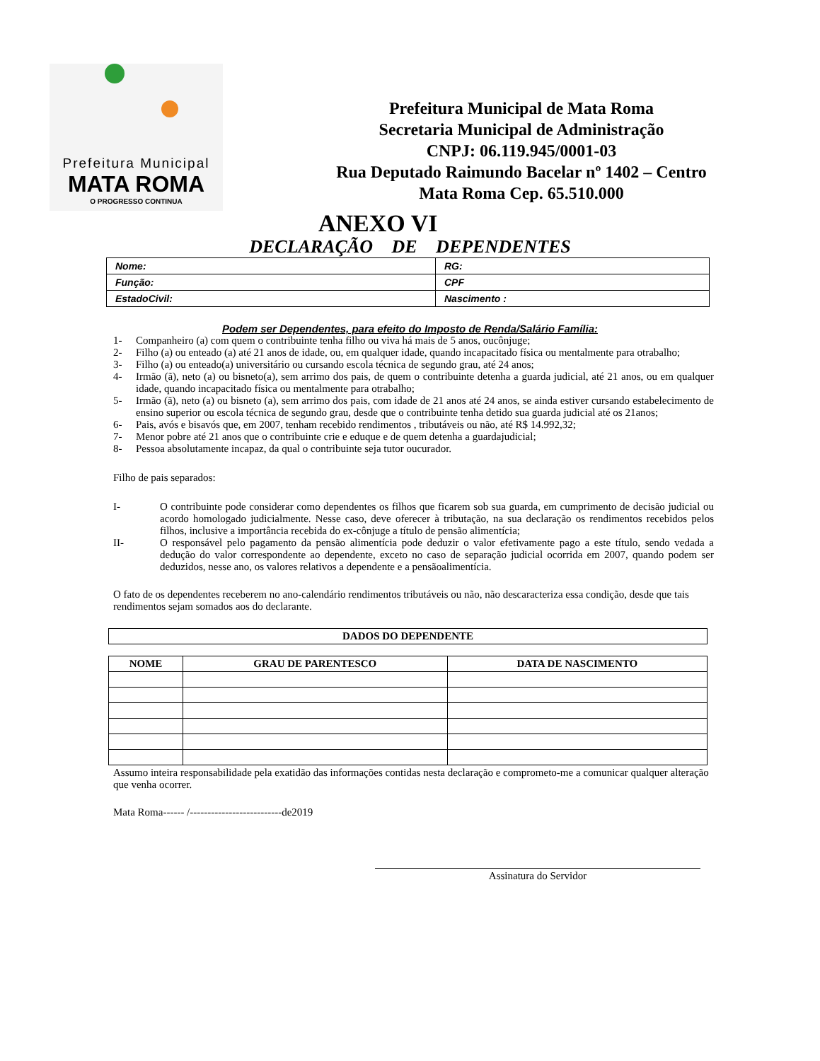Prefeitura Municipal
MATA ROMA
O PROGRESSO CONTINUA
Prefeitura Municipal de Mata Roma
Secretaria Municipal de Administração
CNPJ: 06.119.945/0001-03
Rua Deputado Raimundo Bacelar nº 1402 – Centro
Mata Roma Cep. 65.510.000
ANEXO VI
DECLARAÇÃO DE DEPENDENTES
| Nome: | RG: |
| Função: | CPF |
| EstadoCivil: | Nascimento : |
Podem ser Dependentes, para efeito do Imposto de Renda/Salário Família:
1- Companheiro (a) com quem o contribuinte tenha filho ou viva há mais de 5 anos, oucônjuge;
2- Filho (a) ou enteado (a) até 21 anos de idade, ou, em qualquer idade, quando incapacitado física ou mentalmente para otrabalho;
3- Filho (a) ou enteado(a) universitário ou cursando escola técnica de segundo grau, até 24 anos;
4- Irmão (ã), neto (a) ou bisneto(a), sem arrimo dos pais, de quem o contribuinte detenha a guarda judicial, até 21 anos, ou em qualquer idade, quando incapacitado física ou mentalmente para otrabalho;
5- Irmão (ã), neto (a) ou bisneto (a), sem arrimo dos pais, com idade de 21 anos até 24 anos, se ainda estiver cursando estabelecimento de ensino superior ou escola técnica de segundo grau, desde que o contribuinte tenha detido sua guarda judicial até os 21anos;
6- Pais, avós e bisavós que, em 2007, tenham recebido rendimentos , tributáveis ou não, até R$ 14.992,32;
7- Menor pobre até 21 anos que o contribuinte crie e eduque e de quem detenha a guardajudicial;
8- Pessoa absolutamente incapaz, da qual o contribuinte seja tutor oucurador.
Filho de pais separados:
I- O contribuinte pode considerar como dependentes os filhos que ficarem sob sua guarda, em cumprimento de decisão judicial ou acordo homologado judicialmente. Nesse caso, deve oferecer à tributação, na sua declaração os rendimentos recebidos pelos filhos, inclusive a importância recebida do ex-cônjuge a título de pensão alimentícia;
II- O responsável pelo pagamento da pensão alimentícia pode deduzir o valor efetivamente pago a este título, sendo vedada a dedução do valor correspondente ao dependente, exceto no caso de separação judicial ocorrida em 2007, quando podem ser deduzidos, nesse ano, os valores relativos a dependente e a pensãoalimentícia.
O fato de os dependentes receberem no ano-calendário rendimentos tributáveis ou não, não descaracteriza essa condição, desde que tais rendimentos sejam somados aos do declarante.
| DADOS DO DEPENDENTE |
| --- |
| NOME | GRAU DE PARENTESCO | DATA DE NASCIMENTO |
| --- | --- | --- |
Assumo inteira responsabilidade pela exatidão das informações contidas nesta declaração e comprometo-me a comunicar qualquer alteração que venha ocorrer.
Mata Roma------ /--------------------------de2019
Assinatura do Servidor